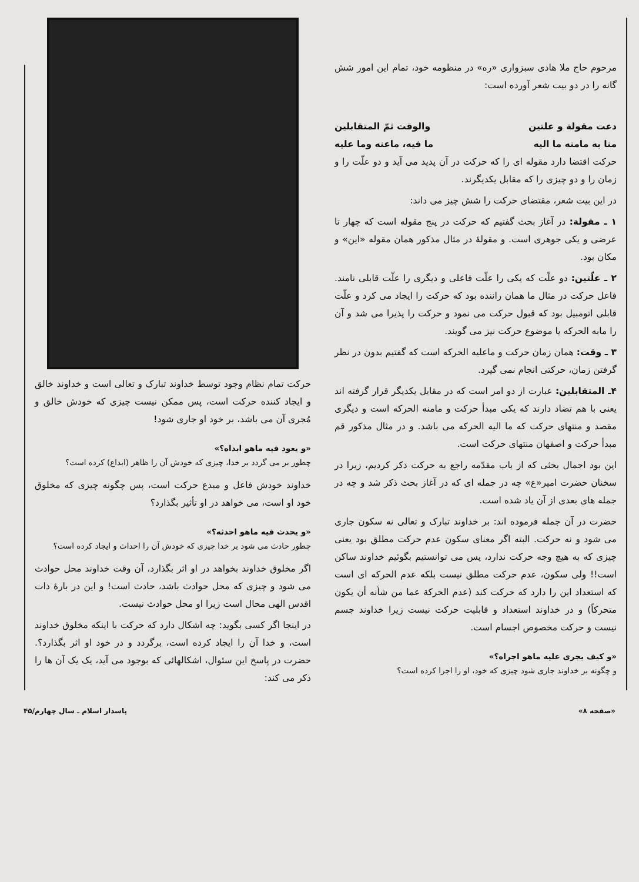مرحوم حاج ملا هادی سبزواری «ره» در منظومه خود، تمام این امور شش گانه را در دو بیت شعر آورده است:
دعت مقولة و علتين والوقت ثمّ المتقابلين
منا به مامنه ما اليه ما فيه، ماعنه وما عليه
حرکت اقتضا دارد مقوله ای را که حرکت در آن پدید می آید و دو علّت را و زمان را و دو چیزی را که مقابل یکدیگرند.
در این بیت شعر، مقتضای حرکت را شش چیز می داند:
۱ ـ مقولة: در آغاز بحث گفتیم که حرکت در پنج مقوله است که چهار تا عرضی و یکی جوهری است. و مقولهٔ در مثال مذکور همان مقوله «این» و مکان بود.
۲ ـ علّتین: دو علّت که یکی را علّت فاعلی و دیگری را علّت قابلی نامند. فاعل حرکت در مثال ما همان راننده بود که حرکت را ایجاد می کرد و علّت قابلی اتومبیل بود که قبول حرکت می نمود و حرکت را پذیرا می شد و آن را مابه الحرکه یا موضوع حرکت نیز می گویند.
۳ ـ وقت: همان زمان حرکت و ماعلیه الحرکه است که گفتیم بدون در نظر گرفتن زمان، حرکتی انجام نمی گیرد.
۴ـ المتقابلین: عبارت از دو امر است که در مقابل یکدیگر قرار گرفته اند یعنی با هم تضاد دارند که یکی مبدأ حرکت و مامنه الحرکه است و دیگری مقصد و منتهای حرکت که ما الیه الحرکه می باشد. و در مثال مذکور قم مبدأ حرکت و اصفهان منتهای حرکت است.
این بود اجمال بحثی که از باب مقدّمه راجع به حرکت ذکر کردیم، زیرا در سخنان حضرت امیر«ع» چه در جمله ای که در آغاز بحث ذکر شد و چه در جمله های بعدی از آن یاد شده است.
حضرت در آن جمله فرموده اند: بر خداوند تبارک و تعالی نه سکون جاری می شود و نه حرکت. البته اگر معنای سکون عدم حرکت مطلق بود یعنی چیزی که به هیچ وجه حرکت ندارد، پس می توانستیم بگوئیم خداوند ساکن است!! ولی سکون، عدم حرکت مطلق نیست بلکه عدم الحرکه ای است که استعداد این را دارد که حرکت کند (عدم الحرکة عما من شأنه أن یکون متحرکاً) و در خداوند استعداد و قابلیت حرکت نیست زیرا خداوند جسم نیست و حرکت مخصوص اجسام است.
«و کیف یجری علیه ماهو اجراه؟»
و چگونه بر خداوند جاری شود چیزی که خود، او را اجرا کرده است؟
حرکت تمام نظام وجود توسط خداوند تبارک و تعالی است و خداوند خالق و ایجاد کننده حرکت است، پس ممکن نیست چیزی که خودش خالق و مُجری آن می باشد، بر خود او جاری شود!
«و یعود فیه ماهو ابداه؟»
چطور بر می گردد بر خدا، چیزی که خودش آن را ظاهر (ابداع) کرده است؟
خداوند خودش فاعل و مبدع حرکت است، پس چگونه چیزی که مخلوق خود او است، می خواهد در او تأثیر بگذارد؟
«و یحدث فیه ماهو احدثه؟»
چطور حادث می شود بر خدا چیزی که خودش آن را احداث و ایجاد کرده است؟
اگر مخلوق خداوند بخواهد در او اثر بگذارد، آن وقت خداوند محل حوادث می شود و چیزی که محل حوادث باشد، حادث است! و این در بارهٔ ذات اقدس الهی محال است زیرا او محل حوادث نیست.
در اینجا اگر کسی بگوید: چه اشکال دارد که حرکت با اینکه مخلوق خداوند است، و خدا آن را ایجاد کرده است، برگردد و در خود او اثر بگذارد؟. حضرت در پاسخ این سئوال، اشکالهائی که بوجود می آید، یک یک آن ها را ذکر می کند:
«صفحه ۸» پاسدار اسلام ـ سال چهارم/۴۵